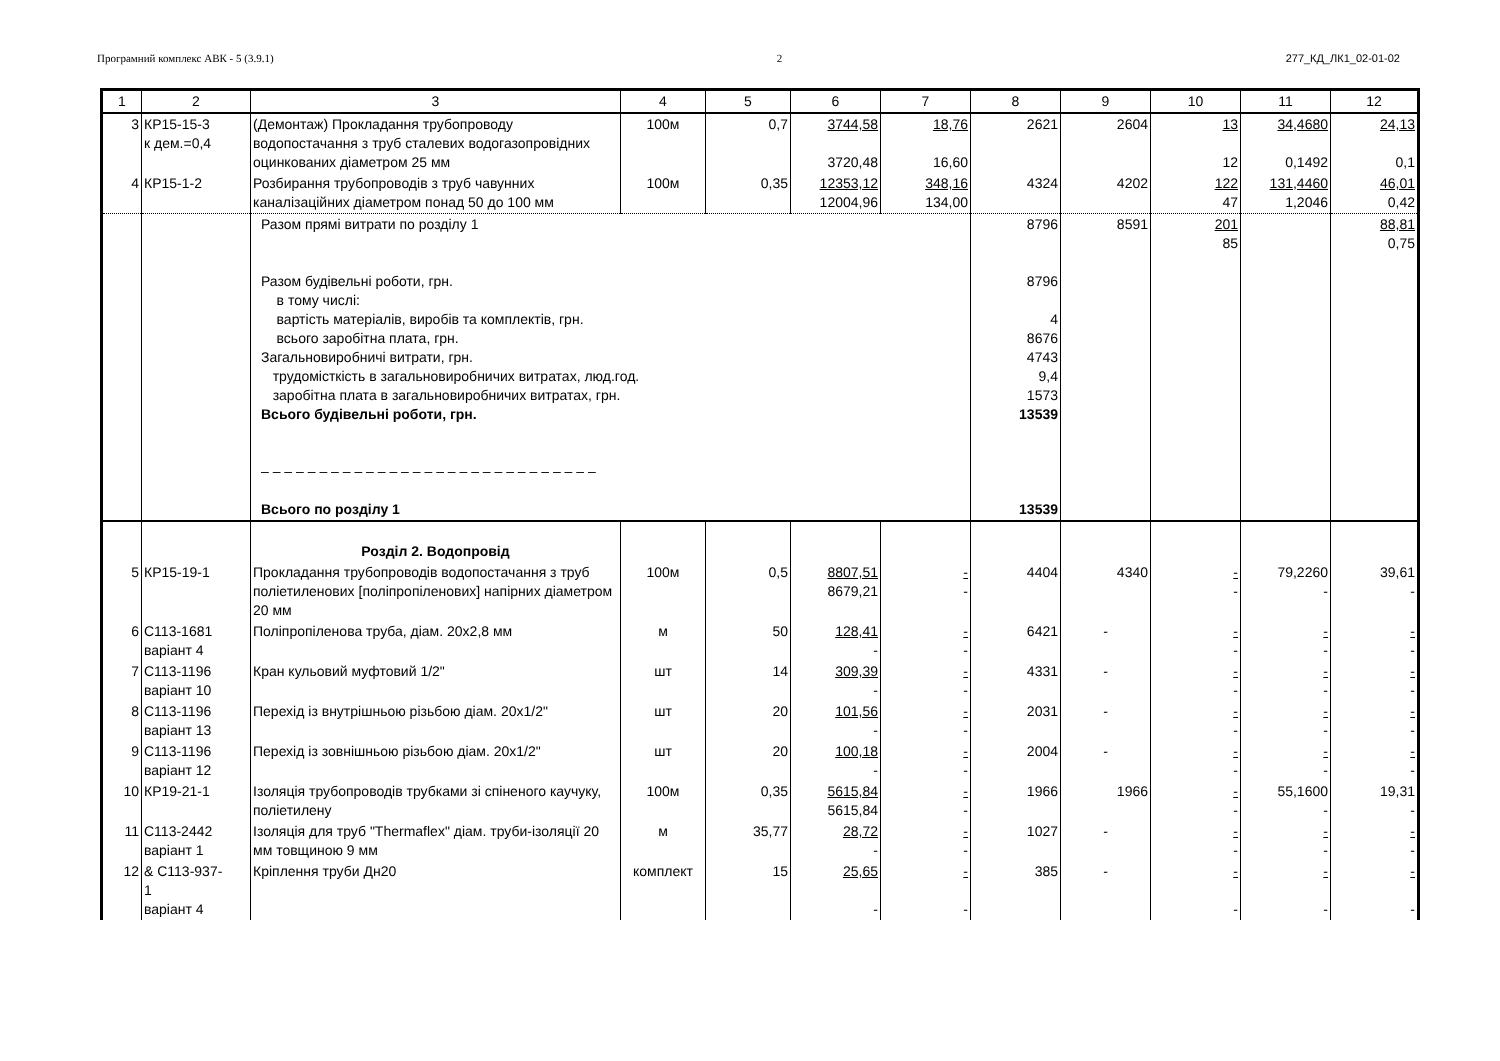Програмний комплекс АВК - 5 (3.9.1) 2 277_КД_ЛК1_02-01-02
| 1 | 2 | 3 | 4 | 5 | 6 | 7 | 8 | 9 | 10 | 11 | 12 |
| --- | --- | --- | --- | --- | --- | --- | --- | --- | --- | --- | --- |
| 3 | КР15-15-3 к дем.=0,4 | (Демонтаж) Прокладання трубопроводу водопостачання з труб сталевих водогазопровідних оцинкованих діаметром 25 мм | 100м | 0,7 | 3744,58 3720,48 | 18,76 16,60 | 2621 | 2604 | 13 12 | 34,4680 0,1492 | 24,13 0,1 |
| 4 | КР15-1-2 | Розбирання трубопроводів з труб чавунних каналізаційних діаметром понад 50 до 100 мм | 100м | 0,35 | 12353,12 12004,96 | 348,16 134,00 | 4324 | 4202 | 122 47 | 131,4460 1,2046 | 46,01 0,42 |
| | | Разом прямі витрати по розділу 1 Разом будівельні роботи, грн. в тому числі: вартість матеріалів, виробів та комплектів, грн. всього заробітна плата, грн. Загальновиробничі витрати, грн. трудомісткість в загальновиробничих витратах, люд.год. заробітна плата в загальновиробничих витратах, грн. Всього будівельні роботи, грн. – – – – – – – – – – – – – – – – – – – – – – – – – – – – – Всього по розділу 1 | | | | | 8796 8796 4 8676 4743 9,4 1573 13539 13539 | 8591 | 201 85 | | 88,81 0,75 |
| | | Розділ 2. Водопровід | | | | | | | | | |
| 5 | КР15-19-1 | Прокладання трубопроводів водопостачання з труб поліетиленових [поліпропіленових] напірних діаметром 20 мм | 100м | 0,5 | 8807,51 8679,21 | - - | 4404 | 4340 | - - | 79,2260 - | 39,61 - |
| 6 | С113-1681 варіант 4 | Поліпропіленова труба, діам. 20х2,8 мм | м | 50 | 128,41 - | - - | 6421 | - | - - | - - | - - |
| 7 | С113-1196 варіант 10 | Кран кульовий муфтовий 1/2" | шт | 14 | 309,39 - | - - | 4331 | - | - - | - - | - - |
| 8 | С113-1196 варіант 13 | Перехід із внутрішньою різьбою діам. 20х1/2" | шт | 20 | 101,56 - | - - | 2031 | - | - - | - - | - - |
| 9 | С113-1196 варіант 12 | Перехід із зовнішньою різьбою діам. 20х1/2" | шт | 20 | 100,18 - | - - | 2004 | - | - - | - - | - - |
| 10 | КР19-21-1 | Ізоляція трубопроводів трубками зі спіненого каучуку, поліетилену | 100м | 0,35 | 5615,84 5615,84 | - - | 1966 | 1966 | - - | 55,1600 - | 19,31 - |
| 11 | С113-2442 варіант 1 | Ізоляція для труб "Thermaflex" діам. труби-ізоляції 20 мм товщиною 9 мм | м | 35,77 | 28,72 - | - - | 1027 | - | - - | - - | - - |
| 12 | & С113-937- 1 варіант 4 | Кріплення труби Дн20 | комплект | 15 | 25,65 - | - - | 385 | - | - - | - - | - - |